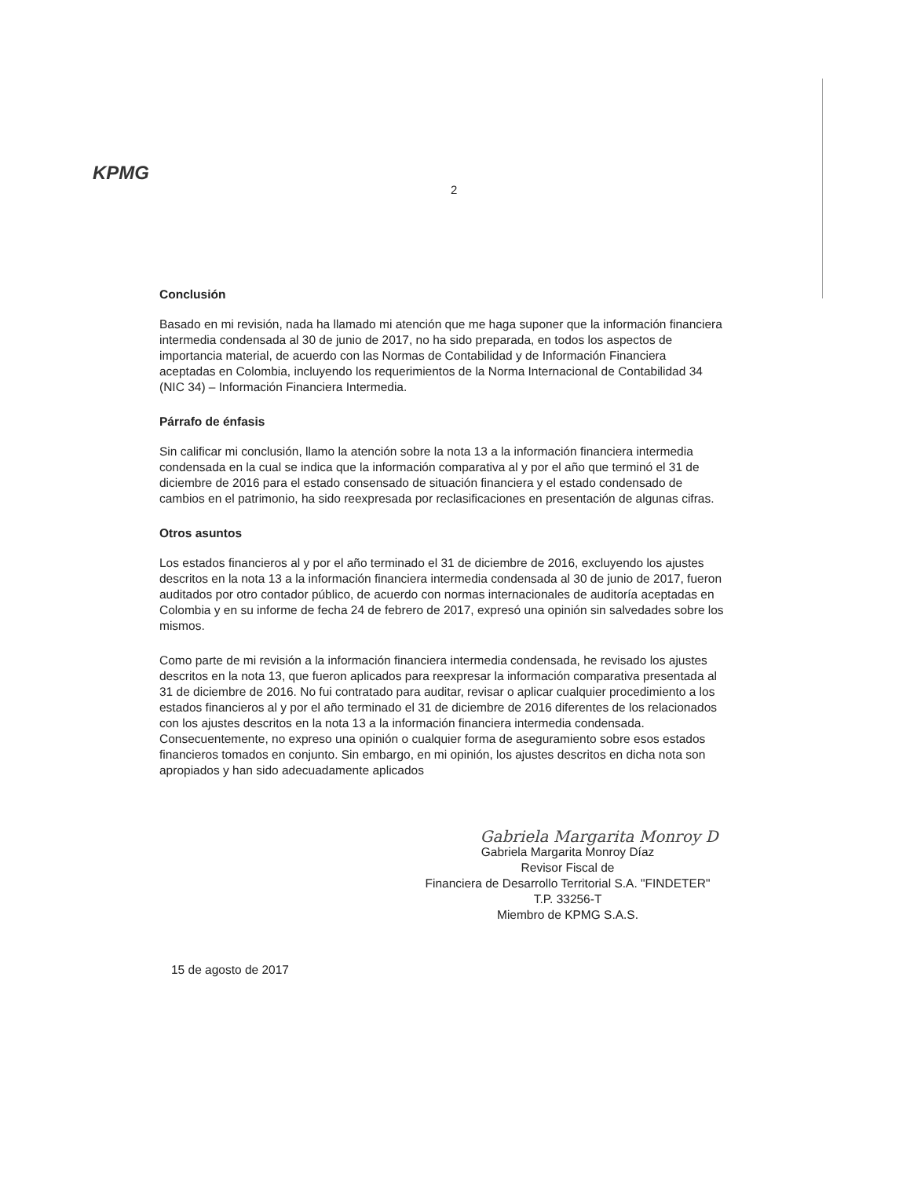KPMG
2
Conclusión
Basado en mi revisión, nada ha llamado mi atención que me haga suponer que la información financiera intermedia condensada al 30 de junio de 2017, no ha sido preparada, en todos los aspectos de importancia material, de acuerdo con las Normas de Contabilidad y de Información Financiera aceptadas en Colombia, incluyendo los requerimientos de la Norma Internacional de Contabilidad 34 (NIC 34) – Información Financiera Intermedia.
Párrafo de énfasis
Sin calificar mi conclusión, llamo la atención sobre la nota 13 a la información financiera intermedia condensada en la cual se indica que la información comparativa al y por el año que terminó el 31 de diciembre de 2016 para el estado consensado de situación financiera y el estado condensado de cambios en el patrimonio, ha sido reexpresada por reclasificaciones en presentación de algunas cifras.
Otros asuntos
Los estados financieros al y por el año terminado el 31 de diciembre de 2016, excluyendo los ajustes descritos en la nota 13 a la información financiera intermedia condensada al 30 de junio de 2017, fueron auditados por otro contador público, de acuerdo con normas internacionales de auditoría aceptadas en Colombia y en su informe de fecha 24 de febrero de 2017, expresó una opinión sin salvedades sobre los mismos.
Como parte de mi revisión a la información financiera intermedia condensada, he revisado los ajustes descritos en la nota 13, que fueron aplicados para reexpresar la información comparativa presentada al 31 de diciembre de 2016. No fui contratado para auditar, revisar o aplicar cualquier procedimiento a los estados financieros al y por el año terminado el 31 de diciembre de 2016 diferentes de los relacionados con los ajustes descritos en la nota 13 a la información financiera intermedia condensada. Consecuentemente, no expreso una opinión o cualquier forma de aseguramiento sobre esos estados financieros tomados en conjunto. Sin embargo, en mi opinión, los ajustes descritos en dicha nota son apropiados y han sido adecuadamente aplicados
Gabriela Margarita Monroy D
Gabriela Margarita Monroy Díaz
Revisor Fiscal de
Financiera de Desarrollo Territorial S.A. "FINDETER"
T.P. 33256-T
Miembro de KPMG S.A.S.
15 de agosto de 2017